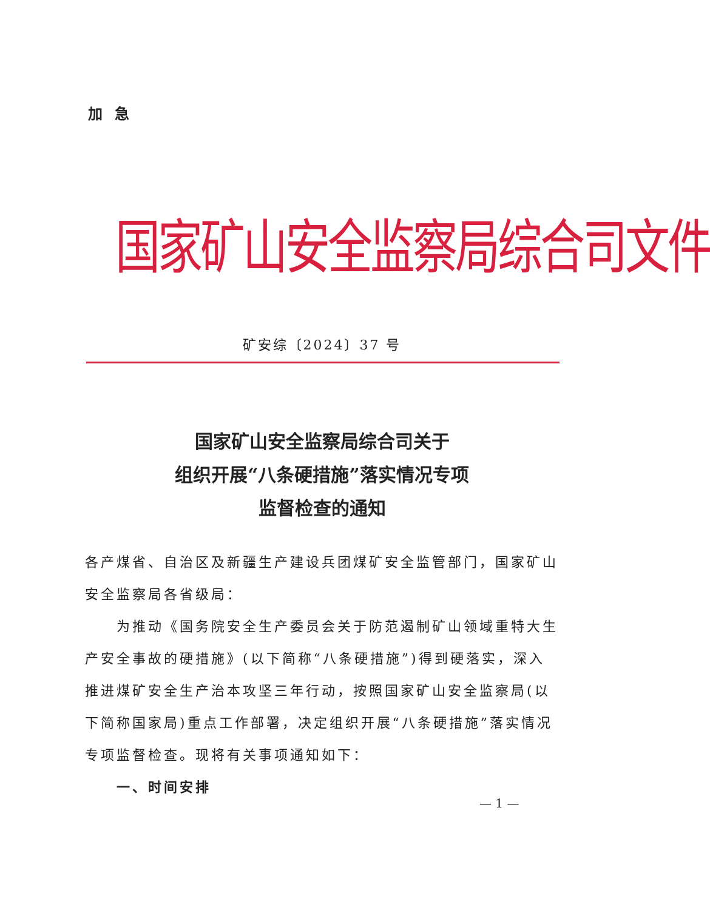加急
国家矿山安全监察局综合司文件
矿安综〔2024〕37 号
国家矿山安全监察局综合司关于
组织开展“八条硬措施”落实情况专项
监督检查的通知
各产煤省、自治区及新疆生产建设兵团煤矿安全监管部门，国家矿山安全监察局各省级局：
为推动《国务院安全生产委员会关于防范遏制矿山领域重特大生产安全事故的硬措施》(以下简称“八条硬措施”)得到硬落实，深入推进煤矿安全生产治本攻坚三年行动，按照国家矿山安全监察局(以下简称国家局)重点工作部署，决定组织开展“八条硬措施”落实情况专项监督检查。现将有关事项通知如下：
一、时间安排
— 1 —